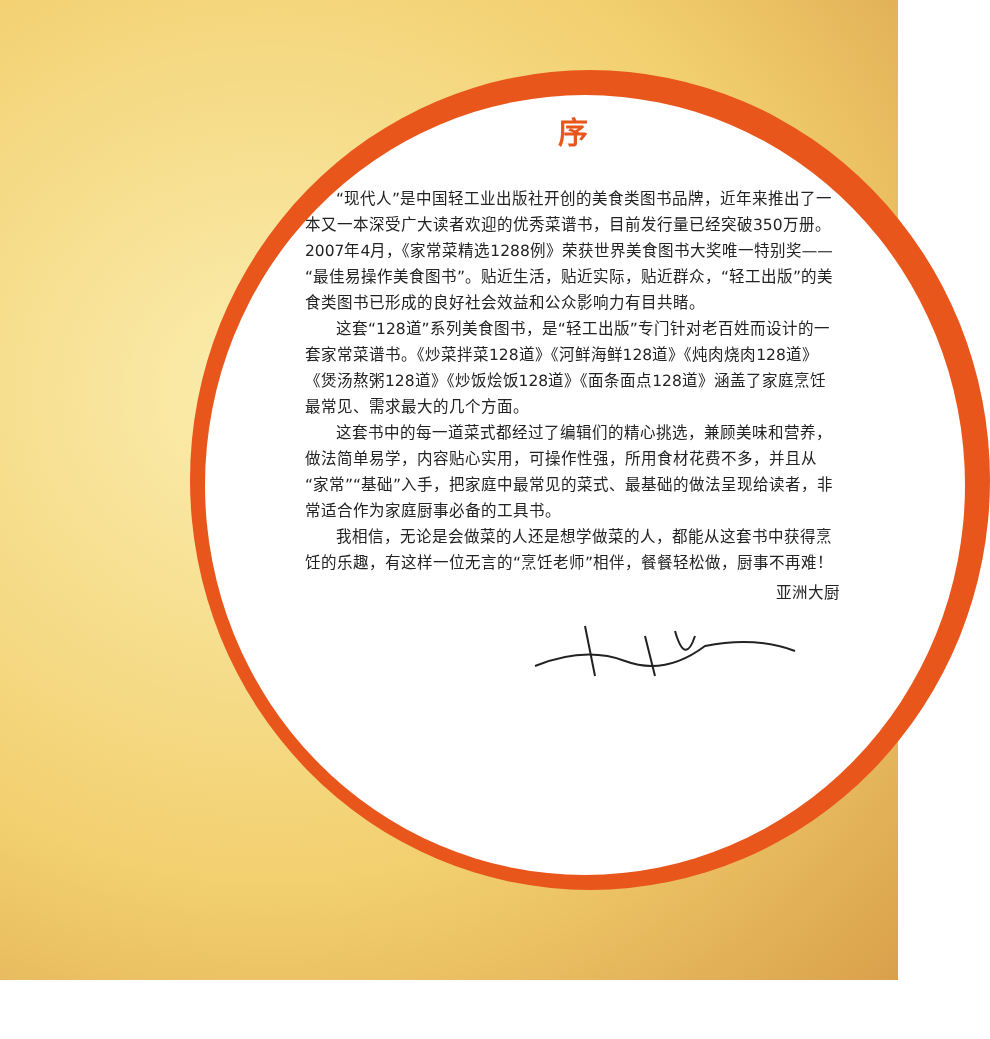序
“现代人”是中国轻工业出版社开创的美食类图书品牌，近年来推出了一本又一本深受广大读者欢迎的优秀菜谱书，目前发行量已经突破350万册。2007年4月，《家常菜精选1288例》荣获世界美食图书大奖唯一特别奖——“最佳易操作美食图书”。贴近生活，贴近实际，贴近群众，“轻工出版”的美食类图书已形成的良好社会效益和公众影响力有目共睹。
这套“128道”系列美食图书，是“轻工出版”专门针对老百姓而设计的一套家常菜谱书。《炒菜拌菜128道》《河鲜海鲜128道》《炖肉烧肉128道》《煲汤熬粥128道》《炒饭烩饭128道》《面条面点128道》涵盖了家庭烹饪最常见、需求最大的几个方面。
这套书中的每一道菜式都经过了编辑们的精心挑选，兼顾美味和营养，做法简单易学，内容贴心实用，可操作性强，所用食材花费不多，并且从“家常”“基础”入手，把家庭中最常见的菜式、最基础的做法呈现给读者，非常适合作为家庭厨事必备的工具书。
我相信，无论是会做菜的人还是想学做菜的人，都能从这套书中获得烹饪的乐趣，有这样一位无言的“烹饪老师”相伴，餐餐轻松做，厨事不再难！
亚洲大厨